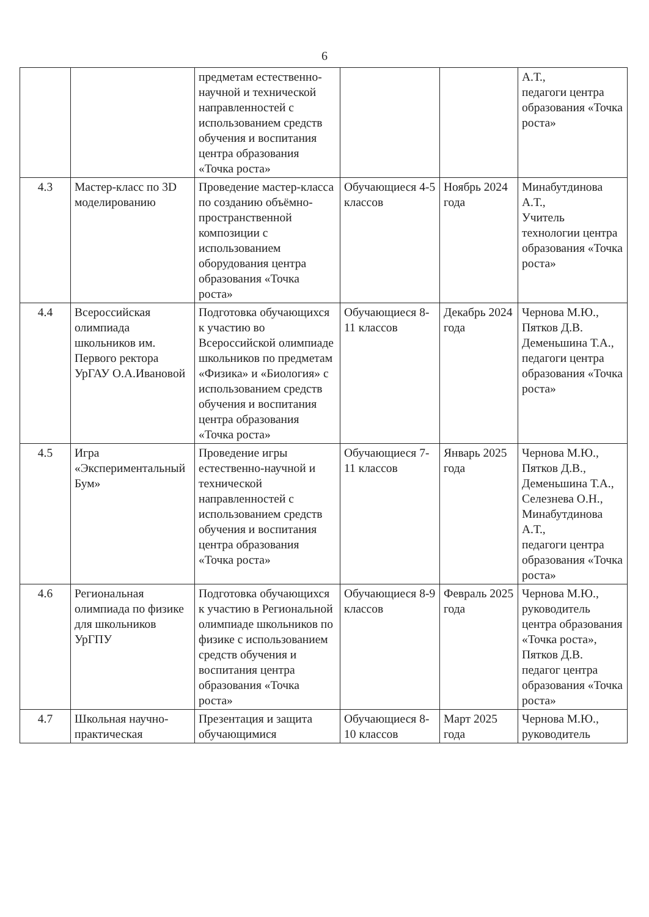6
| | | предметам естественно-научной и технической направленностей с использованием средств обучения и воспитания центра образования «Точка роста» | | | А.Т., педагоги центра образования «Точка роста» |
| 4.3 | Мастер-класс по 3D моделированию | Проведение мастер-класса по созданию объёмно-пространственной композиции с использованием оборудования центра образования «Точка роста» | Обучающиеся 4-5 классов | Ноябрь 2024 года | Минабутдинова А.Т., Учитель технологии центра образования «Точка роста» |
| 4.4 | Всероссийская олимпиада школьников им. Первого ректора УрГАУ О.А.Ивановой | Подготовка обучающихся к участию во Всероссийской олимпиаде школьников по предметам «Физика» и «Биология» с использованием средств обучения и воспитания центра образования «Точка роста» | Обучающиеся 8-11 классов | Декабрь 2024 года | Чернова М.Ю., Пятков Д.В. Деменьшина Т.А., педагоги центра образования «Точка роста» |
| 4.5 | Игра «Экспериментальный Бум» | Проведение игры естественно-научной и технической направленностей с использованием средств обучения и воспитания центра образования «Точка роста» | Обучающиеся 7-11 классов | Январь 2025 года | Чернова М.Ю., Пятков Д.В., Деменьшина Т.А., Селезнева О.Н., Минабутдинова А.Т., педагоги центра образования «Точка роста» |
| 4.6 | Региональная олимпиада по физике для школьников УрГПУ | Подготовка обучающихся к участию в Региональной олимпиаде школьников по физике с использованием средств обучения и воспитания центра образования «Точка роста» | Обучающиеся 8-9 классов | Февраль 2025 года | Чернова М.Ю., руководитель центра образования «Точка роста», Пятков Д.В. педагог центра образования «Точка роста» |
| 4.7 | Школьная научно-практическая | Презентация и защита обучающимися | Обучающиеся 8-10 классов | Март 2025 года | Чернова М.Ю., руководитель |